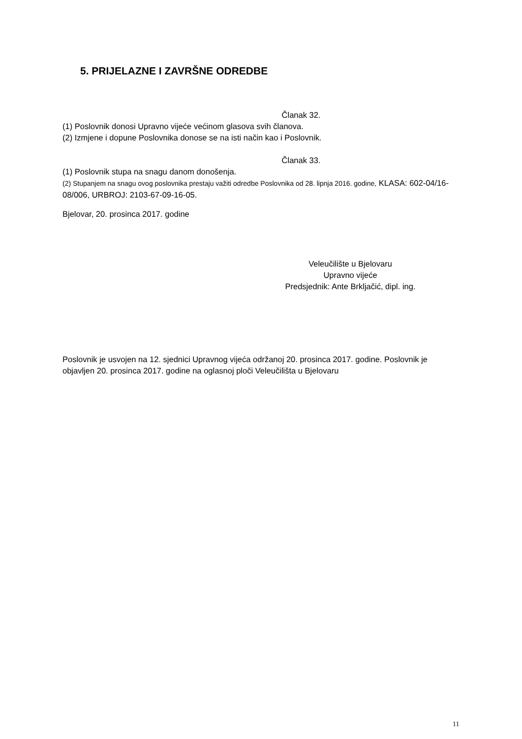5. PRIJELAZNE I ZAVRŠNE ODREDBE
Članak 32.
(1) Poslovnik donosi Upravno vijeće većinom glasova svih članova.
(2) Izmjene i dopune Poslovnika donose se na isti način kao i Poslovnik.
Članak 33.
(1) Poslovnik stupa na snagu danom donošenja.
(2) Stupanjem na snagu ovog poslovnika prestaju važiti odredbe Poslovnika od 28. lipnja 2016. godine, KLASA: 602-04/16-08/006, URBROJ: 2103-67-09-16-05.
Bjelovar, 20. prosinca 2017. godine
Veleučilište u Bjelovaru
Upravno vijeće
Predsjednik: Ante Brkljačić, dipl. ing.
Poslovnik je usvojen na 12. sjednici Upravnog vijeća održanoj 20. prosinca 2017. godine. Poslovnik je objavljen 20. prosinca 2017. godine na oglasnoj ploči Veleučilišta u Bjelovaru
11